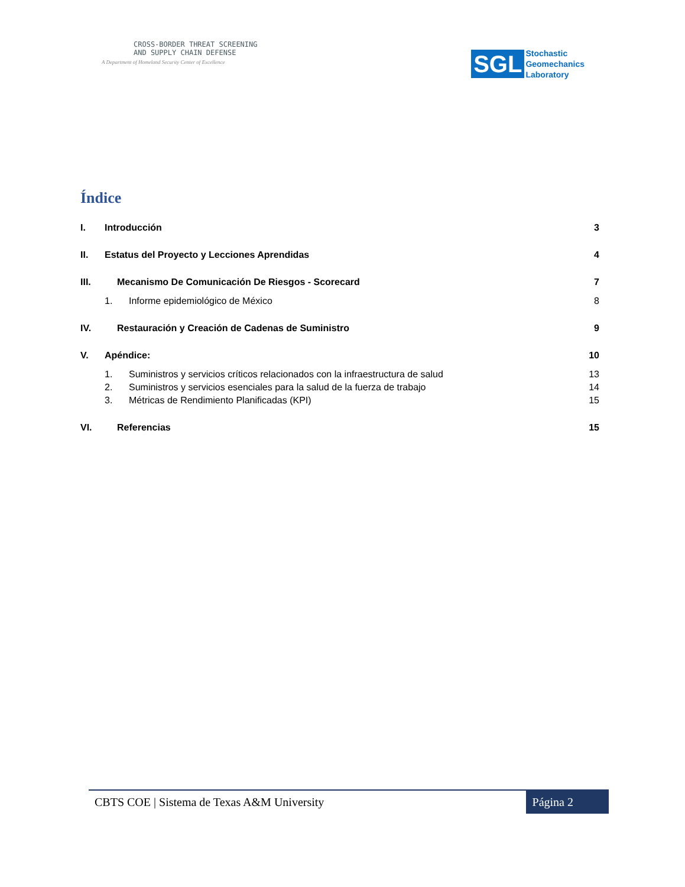CROSS-BORDER THREAT SCREENING
AND SUPPLY CHAIN DEFENSE
A Department of Homeland Security Center of Excellence
SGL
Stochastic
Geomechanics
Laboratory
Índice
I. Introducción 3
II. Estatus del Proyecto y Lecciones Aprendidas 4
III. Mecanismo De Comunicación De Riesgos - Scorecard 7
1. Informe epidemiológico de México 8
IV. Restauración y Creación de Cadenas de Suministro 9
V. Apéndice: 10
1. Suministros y servicios críticos relacionados con la infraestructura de salud 13
2. Suministros y servicios esenciales para la salud de la fuerza de trabajo 14
3. Métricas de Rendimiento Planificadas (KPI) 15
VI. Referencias 15
CBTS COE | Sistema de Texas A&M University Página 2